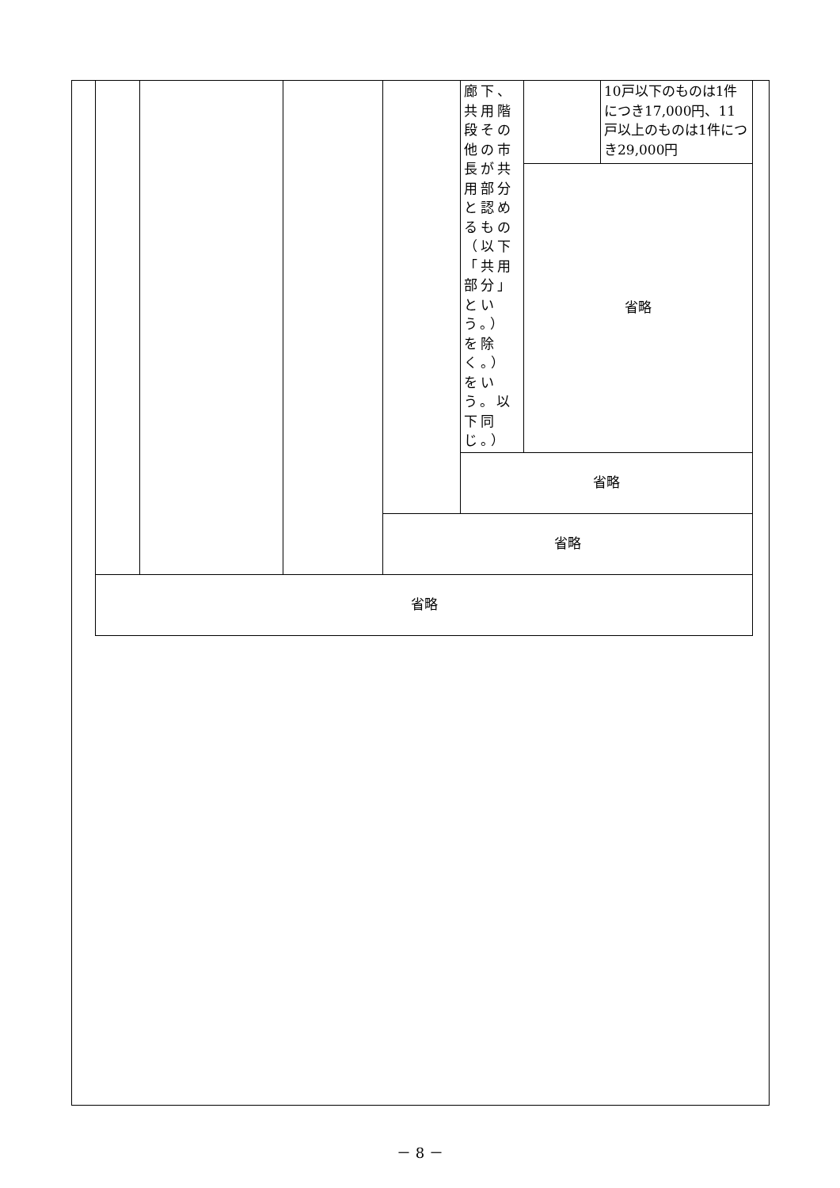| | | | | 廊下、共用階段その他の市長が共用部分と認めるもの（以下「共用部分」という。）を除く。）をいう。以下同じ。） | | 10戸以下のものは1件につき17,000円、11戸以上のものは1件につき29,000円 |
| | | | | | 省略 | |
| | | | | 省略 | | |
| | | | 省略 | | | |
| 省略 | | | | | | |
－ 8 －